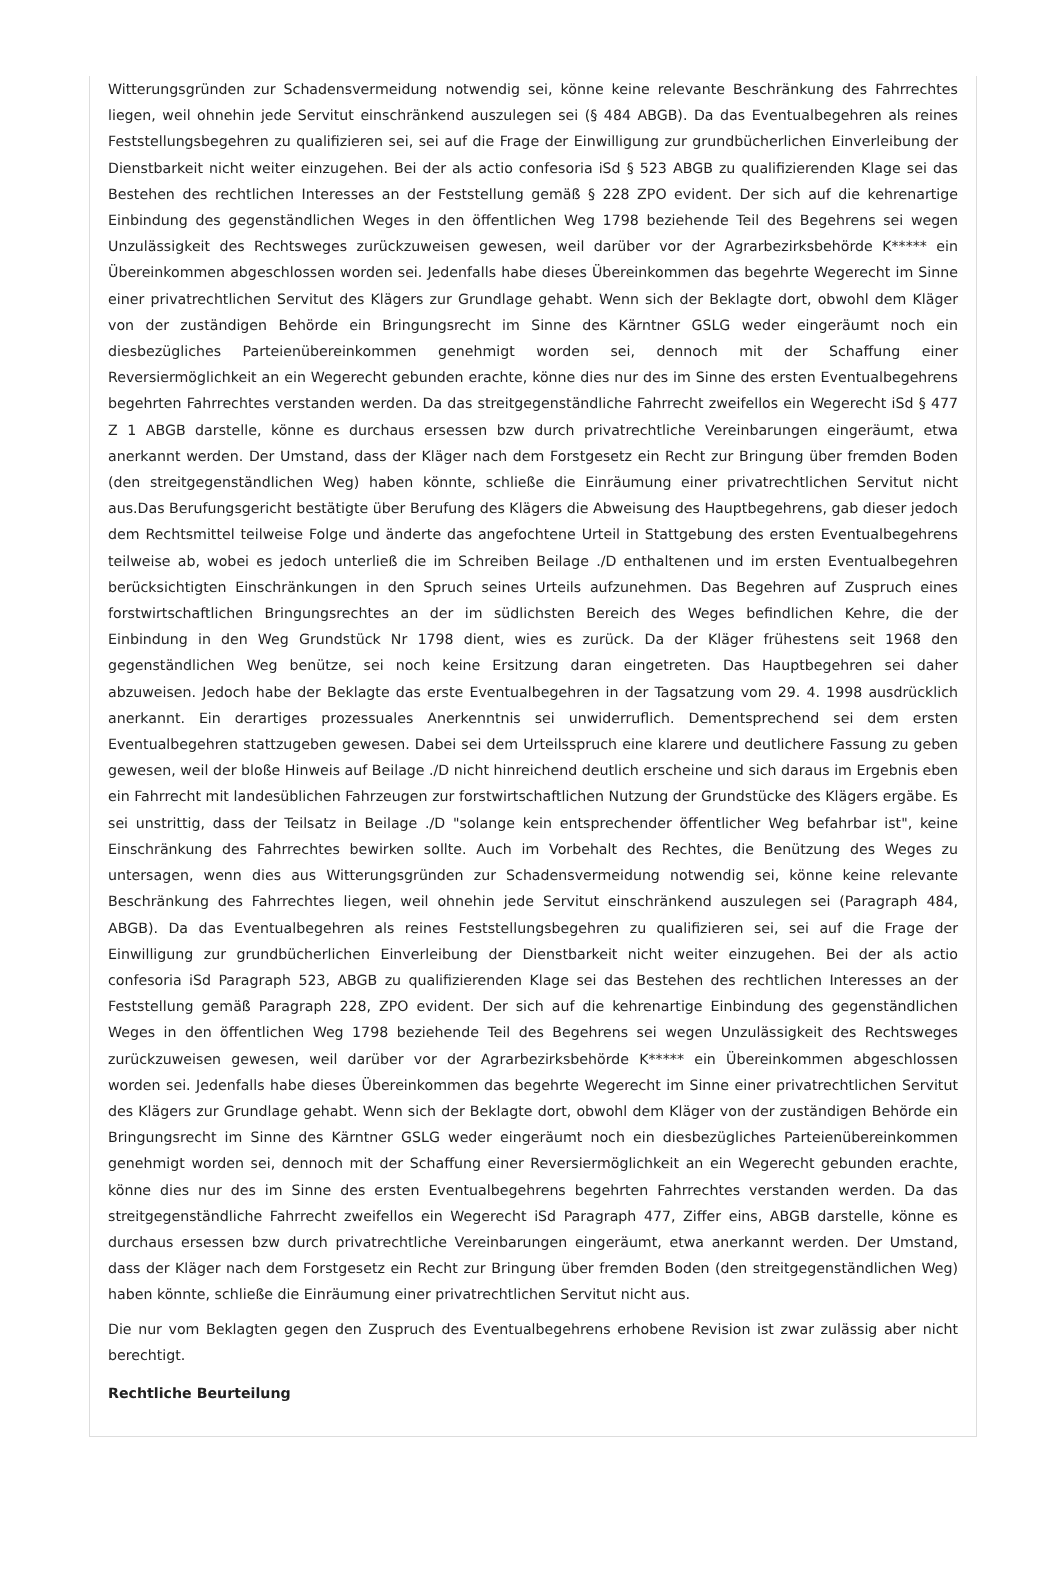Witterungsgründen zur Schadensvermeidung notwendig sei, könne keine relevante Beschränkung des Fahrrechtes liegen, weil ohnehin jede Servitut einschränkend auszulegen sei (§ 484 ABGB). Da das Eventualbegehren als reines Feststellungsbegehren zu qualifizieren sei, sei auf die Frage der Einwilligung zur grundbücherlichen Einverleibung der Dienstbarkeit nicht weiter einzugehen. Bei der als actio confesoria iSd § 523 ABGB zu qualifizierenden Klage sei das Bestehen des rechtlichen Interesses an der Feststellung gemäß § 228 ZPO evident. Der sich auf die kehrenartige Einbindung des gegenständlichen Weges in den öffentlichen Weg 1798 beziehende Teil des Begehrens sei wegen Unzulässigkeit des Rechtsweges zurückzuweisen gewesen, weil darüber vor der Agrarbezirksbehörde K***** ein Übereinkommen abgeschlossen worden sei. Jedenfalls habe dieses Übereinkommen das begehrte Wegerecht im Sinne einer privatrechtlichen Servitut des Klägers zur Grundlage gehabt. Wenn sich der Beklagte dort, obwohl dem Kläger von der zuständigen Behörde ein Bringungsrecht im Sinne des Kärntner GSLG weder eingeräumt noch ein diesbezügliches Parteienübereinkommen genehmigt worden sei, dennoch mit der Schaffung einer Reversiermöglichkeit an ein Wegerecht gebunden erachte, könne dies nur des im Sinne des ersten Eventualbegehrens begehrten Fahrrechtes verstanden werden. Da das streitgegenständliche Fahrrecht zweifellos ein Wegerecht iSd § 477 Z 1 ABGB darstelle, könne es durchaus ersessen bzw durch privatrechtliche Vereinbarungen eingeräumt, etwa anerkannt werden. Der Umstand, dass der Kläger nach dem Forstgesetz ein Recht zur Bringung über fremden Boden (den streitgegenständlichen Weg) haben könnte, schließe die Einräumung einer privatrechtlichen Servitut nicht aus.Das Berufungsgericht bestätigte über Berufung des Klägers die Abweisung des Hauptbegehrens, gab dieser jedoch dem Rechtsmittel teilweise Folge und änderte das angefochtene Urteil in Stattgebung des ersten Eventualbegehrens teilweise ab, wobei es jedoch unterließ die im Schreiben Beilage ./D enthaltenen und im ersten Eventualbegehren berücksichtigten Einschränkungen in den Spruch seines Urteils aufzunehmen. Das Begehren auf Zuspruch eines forstwirtschaftlichen Bringungsrechtes an der im südlichsten Bereich des Weges befindlichen Kehre, die der Einbindung in den Weg Grundstück Nr 1798 dient, wies es zurück. Da der Kläger frühestens seit 1968 den gegenständlichen Weg benütze, sei noch keine Ersitzung daran eingetreten. Das Hauptbegehren sei daher abzuweisen. Jedoch habe der Beklagte das erste Eventualbegehren in der Tagsatzung vom 29. 4. 1998 ausdrücklich anerkannt. Ein derartiges prozessuales Anerkenntnis sei unwiderruflich. Dementsprechend sei dem ersten Eventualbegehren stattzugeben gewesen. Dabei sei dem Urteilsspruch eine klarere und deutlichere Fassung zu geben gewesen, weil der bloße Hinweis auf Beilage ./D nicht hinreichend deutlich erscheine und sich daraus im Ergebnis eben ein Fahrrecht mit landesüblichen Fahrzeugen zur forstwirtschaftlichen Nutzung der Grundstücke des Klägers ergäbe. Es sei unstrittig, dass der Teilsatz in Beilage ./D "solange kein entsprechender öffentlicher Weg befahrbar ist", keine Einschränkung des Fahrrechtes bewirken sollte. Auch im Vorbehalt des Rechtes, die Benützung des Weges zu untersagen, wenn dies aus Witterungsgründen zur Schadensvermeidung notwendig sei, könne keine relevante Beschränkung des Fahrrechtes liegen, weil ohnehin jede Servitut einschränkend auszulegen sei (Paragraph 484, ABGB). Da das Eventualbegehren als reines Feststellungsbegehren zu qualifizieren sei, sei auf die Frage der Einwilligung zur grundbücherlichen Einverleibung der Dienstbarkeit nicht weiter einzugehen. Bei der als actio confesoria iSd Paragraph 523, ABGB zu qualifizierenden Klage sei das Bestehen des rechtlichen Interesses an der Feststellung gemäß Paragraph 228, ZPO evident. Der sich auf die kehrenartige Einbindung des gegenständlichen Weges in den öffentlichen Weg 1798 beziehende Teil des Begehrens sei wegen Unzulässigkeit des Rechtsweges zurückzuweisen gewesen, weil darüber vor der Agrarbezirksbehörde K***** ein Übereinkommen abgeschlossen worden sei. Jedenfalls habe dieses Übereinkommen das begehrte Wegerecht im Sinne einer privatrechtlichen Servitut des Klägers zur Grundlage gehabt. Wenn sich der Beklagte dort, obwohl dem Kläger von der zuständigen Behörde ein Bringungsrecht im Sinne des Kärntner GSLG weder eingeräumt noch ein diesbezügliches Parteienübereinkommen genehmigt worden sei, dennoch mit der Schaffung einer Reversiermöglichkeit an ein Wegerecht gebunden erachte, könne dies nur des im Sinne des ersten Eventualbegehrens begehrten Fahrrechtes verstanden werden. Da das streitgegenständliche Fahrrecht zweifellos ein Wegerecht iSd Paragraph 477, Ziffer eins, ABGB darstelle, könne es durchaus ersessen bzw durch privatrechtliche Vereinbarungen eingeräumt, etwa anerkannt werden. Der Umstand, dass der Kläger nach dem Forstgesetz ein Recht zur Bringung über fremden Boden (den streitgegenständlichen Weg) haben könnte, schließe die Einräumung einer privatrechtlichen Servitut nicht aus.
Die nur vom Beklagten gegen den Zuspruch des Eventualbegehrens erhobene Revision ist zwar zulässig aber nicht berechtigt.
Rechtliche Beurteilung